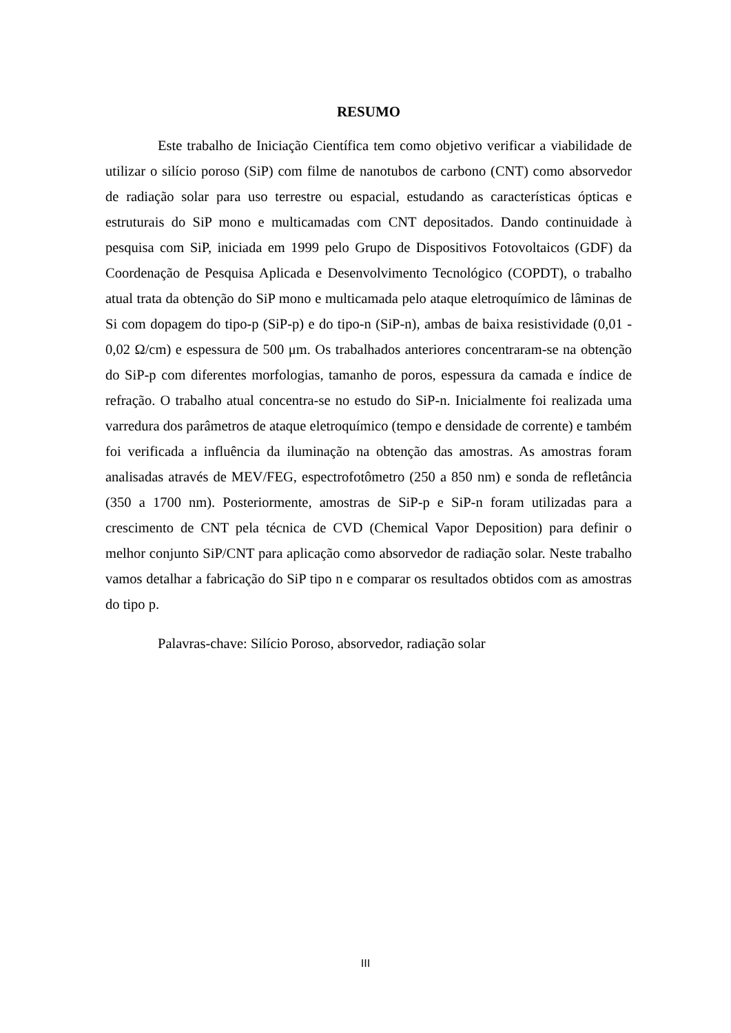RESUMO
Este trabalho de Iniciação Científica tem como objetivo verificar a viabilidade de utilizar o silício poroso (SiP) com filme de nanotubos de carbono (CNT) como absorvedor de radiação solar para uso terrestre ou espacial, estudando as características ópticas e estruturais do SiP mono e multicamadas com CNT depositados. Dando continuidade à pesquisa com SiP, iniciada em 1999 pelo Grupo de Dispositivos Fotovoltaicos (GDF) da Coordenação de Pesquisa Aplicada e Desenvolvimento Tecnológico (COPDT), o trabalho atual trata da obtenção do SiP mono e multicamada pelo ataque eletroquímico de lâminas de Si com dopagem do tipo-p (SiP-p) e do tipo-n (SiP-n), ambas de baixa resistividade (0,01 - 0,02 Ω/cm) e espessura de 500 μm. Os trabalhados anteriores concentraram-se na obtenção do SiP-p com diferentes morfologias, tamanho de poros, espessura da camada e índice de refração. O trabalho atual concentra-se no estudo do SiP-n. Inicialmente foi realizada uma varredura dos parâmetros de ataque eletroquímico (tempo e densidade de corrente) e também foi verificada a influência da iluminação na obtenção das amostras. As amostras foram analisadas através de MEV/FEG, espectrofotômetro (250 a 850 nm) e sonda de refletância (350 a 1700 nm). Posteriormente, amostras de SiP-p e SiP-n foram utilizadas para a crescimento de CNT pela técnica de CVD (Chemical Vapor Deposition) para definir o melhor conjunto SiP/CNT para aplicação como absorvedor de radiação solar. Neste trabalho vamos detalhar a fabricação do SiP tipo n e comparar os resultados obtidos com as amostras do tipo p.
Palavras-chave: Silício Poroso, absorvedor, radiação solar
III